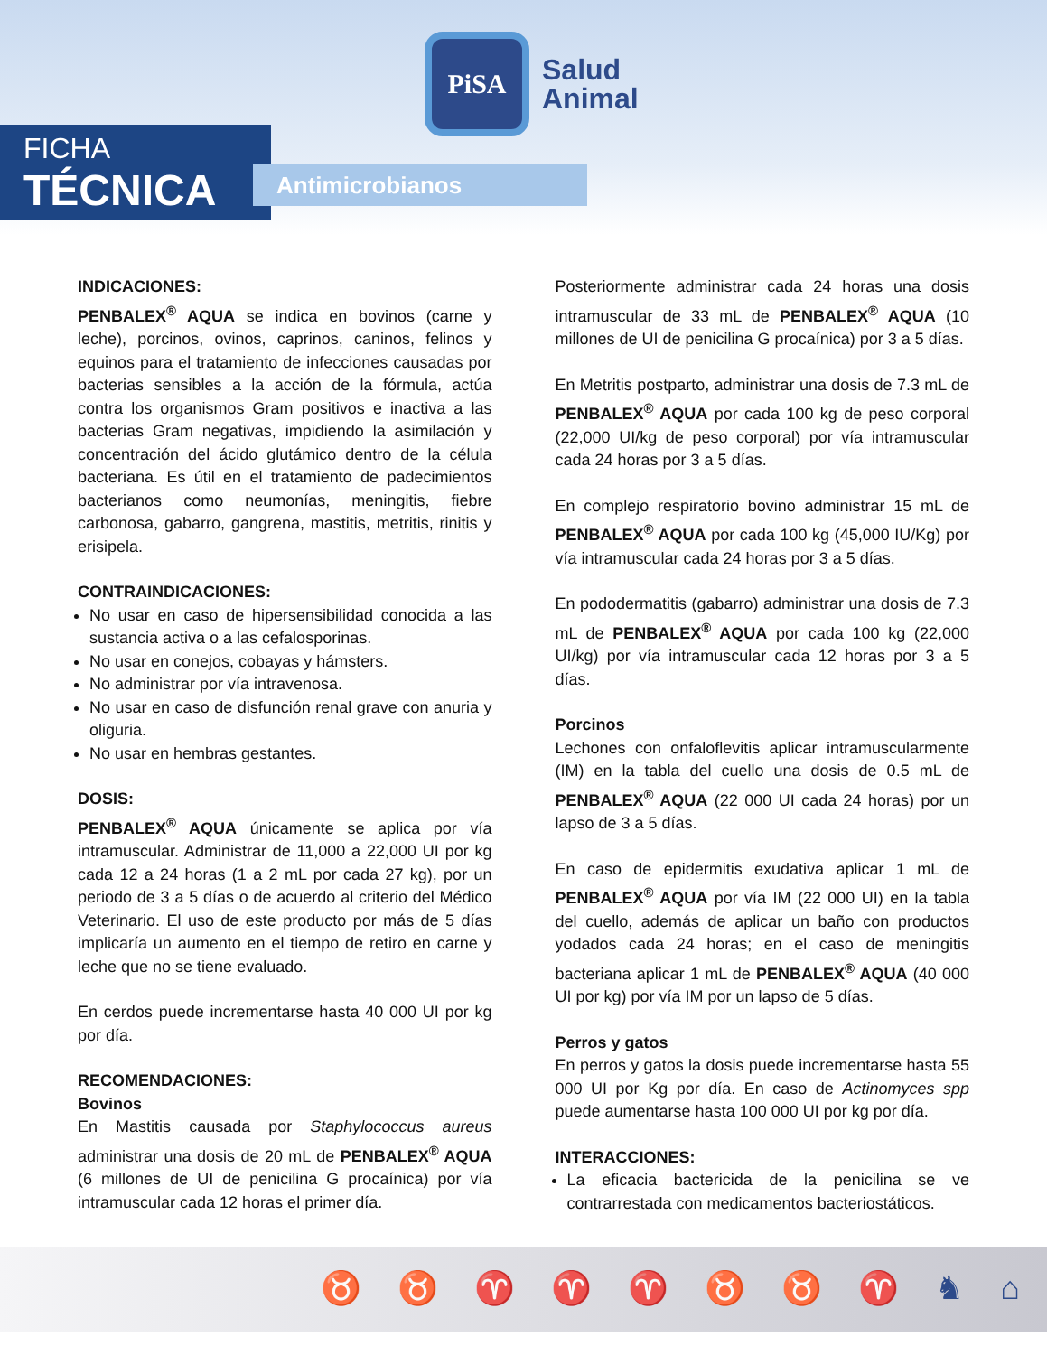PiSA
Salud
Animal
FICHA
TÉCNICA
Antimicrobianos
INDICACIONES:
PENBALEX<sup>®</sup> AQUA se indica en bovinos (carne y leche), porcinos, ovinos, caprinos, caninos, felinos y equinos para el tratamiento de infecciones causadas por bacterias sensibles a la acción de la fórmula, actúa contra los organismos Gram positivos e inactiva a las bacterias Gram negativas, impidiendo la asimilación y concentración del ácido glutámico dentro de la célula bacteriana. Es útil en el tratamiento de padecimientos bacterianos como neumonías, meningitis, fiebre carbonosa, gabarro, gangrena, mastitis, metritis, rinitis y erisipela.
CONTRAINDICACIONES:
No usar en caso de hipersensibilidad conocida a las sustancia activa o a las cefalosporinas.
No usar en conejos, cobayas y hámsters.
No administrar por vía intravenosa.
No usar en caso de disfunción renal grave con anuria y oliguria.
No usar en hembras gestantes.
DOSIS:
PENBALEX<sup>®</sup> AQUA únicamente se aplica por vía intramuscular. Administrar de 11,000 a 22,000 UI por kg cada 12 a 24 horas (1 a 2 mL por cada 27 kg), por un periodo de 3 a 5 días o de acuerdo al criterio del Médico Veterinario. El uso de este producto por más de 5 días implicaría un aumento en el tiempo de retiro en carne y leche que no se tiene evaluado.
En cerdos puede incrementarse hasta 40 000 UI por kg por día.
RECOMENDACIONES:
Bovinos
En Mastitis causada por Staphylococcus aureus administrar una dosis de 20 mL de PENBALEX<sup>®</sup> AQUA (6 millones de UI de penicilina G procaínica) por vía intramuscular cada 12 horas el primer día.
Posteriormente administrar cada 24 horas una dosis intramuscular de 33 mL de PENBALEX<sup>®</sup> AQUA (10 millones de UI de penicilina G procaínica) por 3 a 5 días.
En Metritis postparto, administrar una dosis de 7.3 mL de PENBALEX<sup>®</sup> AQUA por cada 100 kg de peso corporal (22,000 UI/kg de peso corporal) por vía intramuscular cada 24 horas por 3 a 5 días.
En complejo respiratorio bovino administrar 15 mL de PENBALEX<sup>®</sup> AQUA por cada 100 kg (45,000 IU/Kg) por vía intramuscular cada 24 horas por 3 a 5 días.
En pododermatitis (gabarro) administrar una dosis de 7.3 mL de PENBALEX<sup>®</sup> AQUA por cada 100 kg (22,000 UI/kg) por vía intramuscular cada 12 horas por 3 a 5 días.
Porcinos
Lechones con onfaloflevitis aplicar intramuscularmente (IM) en la tabla del cuello una dosis de 0.5 mL de PENBALEX<sup>®</sup> AQUA (22 000 UI cada 24 horas) por un lapso de 3 a 5 días.
En caso de epidermitis exudativa aplicar 1 mL de PENBALEX<sup>®</sup> AQUA por vía IM (22 000 UI) en la tabla del cuello, además de aplicar un baño con productos yodados cada 24 horas; en el caso de meningitis bacteriana aplicar 1 mL de PENBALEX<sup>®</sup> AQUA (40 000 UI por kg) por vía IM por un lapso de 5 días.
Perros y gatos
En perros y gatos la dosis puede incrementarse hasta 55 000 UI por Kg por día. En caso de Actinomyces spp puede aumentarse hasta 100 000 UI por kg por día.
INTERACCIONES:
La eficacia bactericida de la penicilina se ve contrarrestada con medicamentos bacteriostáticos.
♉ ♉ ♈ ♈ ♈ ♉ ♉ ♈ ♞ ⌂